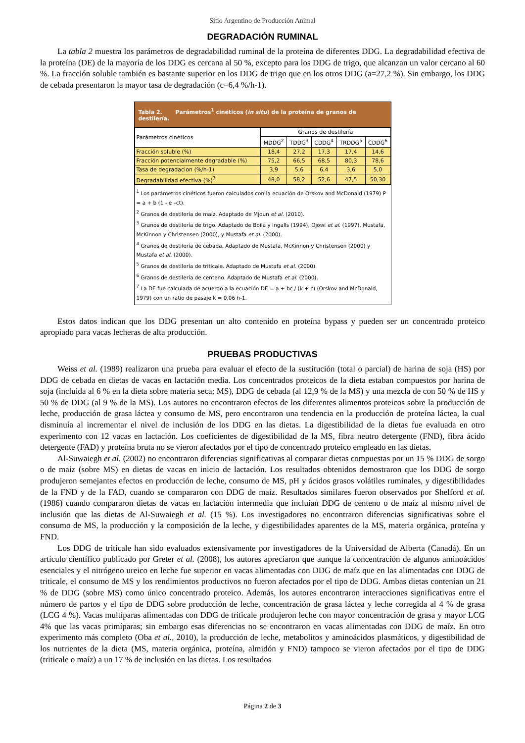Sitio Argentino de Producción Animal
DEGRADACIÓN RUMINAL
La tabla 2 muestra los parámetros de degradabilidad ruminal de la proteína de diferentes DDG. La degradabilidad efectiva de la proteína (DE) de la mayoría de los DDG es cercana al 50 %, excepto para los DDG de trigo, que alcanzan un valor cercano al 60 %. La fracción soluble también es bastante superior en los DDG de trigo que en los otros DDG (a=27,2 %). Sin embargo, los DDG de cebada presentaron la mayor tasa de degradación (c=6,4 %/h-1).
Tabla 2. Parámetros<sup>1</sup> cinéticos (in situ) de la proteína de granos de destilería.
| Parámetros cinéticos | Granos de destilería | | | | |
| --- | --- | --- | --- | --- | --- |
| | MDDG<sup>2</sup> | TDDG<sup>3</sup> | CDDG<sup>4</sup> | TRDDG<sup>5</sup> | CDDG<sup>6</sup> |
| Fracción soluble (%) | 18,4 | 27,2 | 17,3 | 17,4 | 14,6 |
| Fracción potencialmente degradable (%) | 75,2 | 66,5 | 68,5 | 80,3 | 78,6 |
| Tasa de degradacion (%/h-1) | 3,9 | 5,6 | 6,4 | 3,6 | 5,0 |
| Degradabilidad efectiva (%)<sup>7</sup> | 48,0 | 58,2 | 52,6 | 47,5 | 50,30 |
<sup>1</sup> Los parámetros cinéticos fueron calculados con la ecuación de Orskov and McDonald (1979) P = a + b (1 - e –ct).
<sup>2</sup> Granos de destilería de maíz. Adaptado de Mjoun et al. (2010).
<sup>3</sup> Granos de destilería de trigo. Adaptado de Boila y Ingalls (1994), Ojowi et al. (1997), Mustafa, McKinnon y Christensen (2000), y Mustafa et al. (2000).
<sup>4</sup> Granos de destilería de cebada. Adaptado de Mustafa, McKinnon y Christensen (2000) y Mustafa et al. (2000).
<sup>5</sup> Granos de destilería de triticale. Adaptado de Mustafa et al. (2000).
<sup>6</sup> Granos de destilería de centeno. Adaptado de Mustafa et al. (2000).
<sup>7</sup> La DE fue calculada de acuerdo a la ecuación DE = a + bc / (k + c) (Orskov and McDonald, 1979) con un ratio de pasaje k = 0,06 h-1.
Estos datos indican que los DDG presentan un alto contenido en proteína bypass y pueden ser un concentrado proteico apropiado para vacas lecheras de alta producción.
PRUEBAS PRODUCTIVAS
Weiss et al. (1989) realizaron una prueba para evaluar el efecto de la sustitución (total o parcial) de harina de soja (HS) por DDG de cebada en dietas de vacas en lactación media. Los concentrados proteicos de la dieta estaban compuestos por harina de soja (incluida al 6 % en la dieta sobre materia seca; MS), DDG de cebada (al 12,9 % de la MS) y una mezcla de con 50 % de HS y 50 % de DDG (al 9 % de la MS). Los autores no encontraron efectos de los diferentes alimentos proteicos sobre la producción de leche, producción de grasa láctea y consumo de MS, pero encontraron una tendencia en la producción de proteína láctea, la cual disminuía al incrementar el nivel de inclusión de los DDG en las dietas. La digestibilidad de la dietas fue evaluada en otro experimento con 12 vacas en lactación. Los coeficientes de digestibilidad de la MS, fibra neutro detergente (FND), fibra ácido detergente (FAD) y proteína bruta no se vieron afectados por el tipo de concentrado proteico empleado en las dietas.
Al-Suwaiegh et al. (2002) no encontraron diferencias significativas al comparar dietas compuestas por un 15 % DDG de sorgo o de maíz (sobre MS) en dietas de vacas en inicio de lactación. Los resultados obtenidos demostraron que los DDG de sorgo produjeron semejantes efectos en producción de leche, consumo de MS, pH y ácidos grasos volátiles ruminales, y digestibilidades de la FND y de la FAD, cuando se compararon con DDG de maíz. Resultados similares fueron observados por Shelford et al. (1986) cuando compararon dietas de vacas en lactación intermedia que incluían DDG de centeno o de maíz al mismo nivel de inclusión que las dietas de Al-Suwaiegh et al. (15 %). Los investigadores no encontraron diferencias significativas sobre el consumo de MS, la producción y la composición de la leche, y digestibilidades aparentes de la MS, materia orgánica, proteína y FND.
Los DDG de triticale han sido evaluados extensivamente por investigadores de la Universidad de Alberta (Canadá). En un artículo científico publicado por Greter et al. (2008), los autores apreciaron que aunque la concentración de algunos aminoácidos esenciales y el nitrógeno ureico en leche fue superior en vacas alimentadas con DDG de maíz que en las alimentadas con DDG de triticale, el consumo de MS y los rendimientos productivos no fueron afectados por el tipo de DDG. Ambas dietas contenían un 21 % de DDG (sobre MS) como único concentrado proteico. Además, los autores encontraron interacciones significativas entre el número de partos y el tipo de DDG sobre producción de leche, concentración de grasa láctea y leche corregida al 4 % de grasa (LCG 4 %). Vacas multíparas alimentadas con DDG de triticale produjeron leche con mayor concentración de grasa y mayor LCG 4% que las vacas primíparas; sin embargo esas diferencias no se encontraron en vacas alimentadas con DDG de maíz. En otro experimento más completo (Oba et al., 2010), la producción de leche, metabolitos y aminoácidos plasmáticos, y digestibilidad de los nutrientes de la dieta (MS, materia orgánica, proteína, almidón y FND) tampoco se vieron afectados por el tipo de DDG (triticale o maíz) a un 17 % de inclusión en las dietas. Los resultados
Página 2 de 3